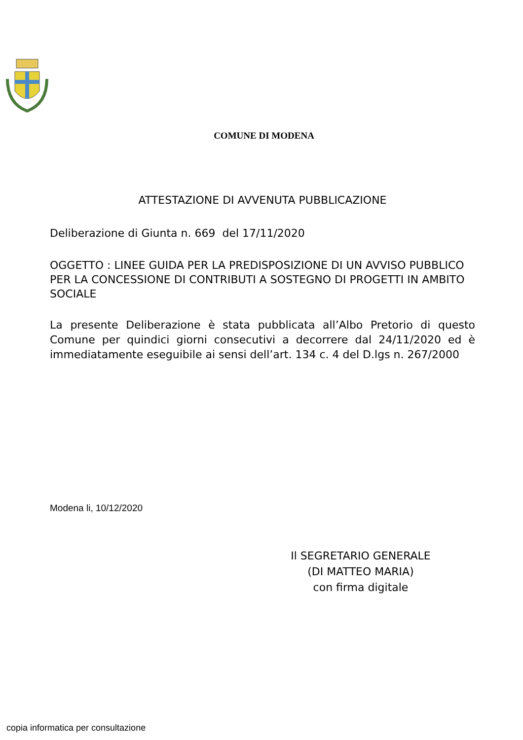COMUNE DI MODENA
ATTESTAZIONE DI AVVENUTA PUBBLICAZIONE
Deliberazione di Giunta n. 669 del 17/11/2020
OGGETTO : LINEE GUIDA PER LA PREDISPOSIZIONE DI UN AVVISO PUBBLICO PER LA CONCESSIONE DI CONTRIBUTI A SOSTEGNO DI PROGETTI IN AMBITO SOCIALE
La presente Deliberazione è stata pubblicata all’Albo Pretorio di questo Comune per quindici giorni consecutivi a decorrere dal 24/11/2020 ed è immediatamente eseguibile ai sensi dell’art. 134 c. 4 del D.lgs n. 267/2000
Modena li, 10/12/2020
Il SEGRETARIO GENERALE
(DI MATTEO MARIA)
con firma digitale
copia informatica per consultazione